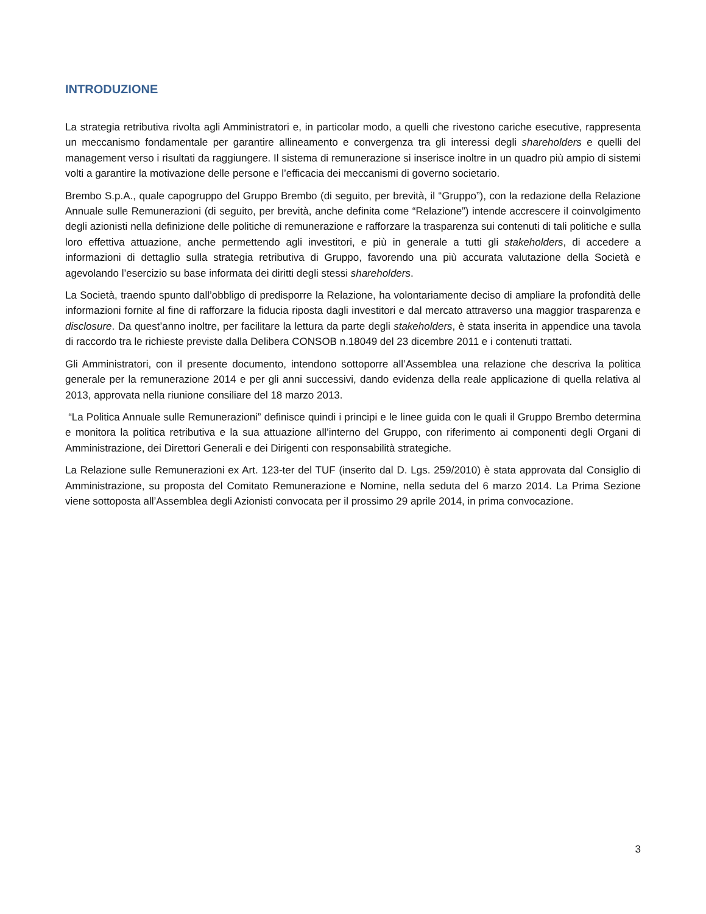INTRODUZIONE
La strategia retributiva rivolta agli Amministratori e, in particolar modo, a quelli che rivestono cariche esecutive, rappresenta un meccanismo fondamentale per garantire allineamento e convergenza tra gli interessi degli shareholders e quelli del management verso i risultati da raggiungere. Il sistema di remunerazione si inserisce inoltre in un quadro più ampio di sistemi volti a garantire la motivazione delle persone e l’efficacia dei meccanismi di governo societario.
Brembo S.p.A., quale capogruppo del Gruppo Brembo (di seguito, per brevità, il “Gruppo”), con la redazione della Relazione Annuale sulle Remunerazioni (di seguito, per brevità, anche definita come “Relazione”) intende accrescere il coinvolgimento degli azionisti nella definizione delle politiche di remunerazione e rafforzare la trasparenza sui contenuti di tali politiche e sulla loro effettiva attuazione, anche permettendo agli investitori, e più in generale a tutti gli stakeholders, di accedere a informazioni di dettaglio sulla strategia retributiva di Gruppo, favorendo una più accurata valutazione della Società e agevolando l’esercizio su base informata dei diritti degli stessi shareholders.
La Società, traendo spunto dall’obbligo di predisporre la Relazione, ha volontariamente deciso di ampliare la profondità delle informazioni fornite al fine di rafforzare la fiducia riposta dagli investitori e dal mercato attraverso una maggior trasparenza e disclosure. Da quest’anno inoltre, per facilitare la lettura da parte degli stakeholders, è stata inserita in appendice una tavola di raccordo tra le richieste previste dalla Delibera CONSOB n.18049 del 23 dicembre 2011 e i contenuti trattati.
Gli Amministratori, con il presente documento, intendono sottoporre all’Assemblea una relazione che descriva la politica generale per la remunerazione 2014 e per gli anni successivi, dando evidenza della reale applicazione di quella relativa al 2013, approvata nella riunione consiliare del 18 marzo 2013.
“La Politica Annuale sulle Remunerazioni” definisce quindi i principi e le linee guida con le quali il Gruppo Brembo determina e monitora la politica retributiva e la sua attuazione all’interno del Gruppo, con riferimento ai componenti degli Organi di Amministrazione, dei Direttori Generali e dei Dirigenti con responsabilità strategiche.
La Relazione sulle Remunerazioni ex Art. 123-ter del TUF (inserito dal D. Lgs. 259/2010) è stata approvata dal Consiglio di Amministrazione, su proposta del Comitato Remunerazione e Nomine, nella seduta del 6 marzo 2014. La Prima Sezione viene sottoposta all’Assemblea degli Azionisti convocata per il prossimo 29 aprile 2014, in prima convocazione.
3